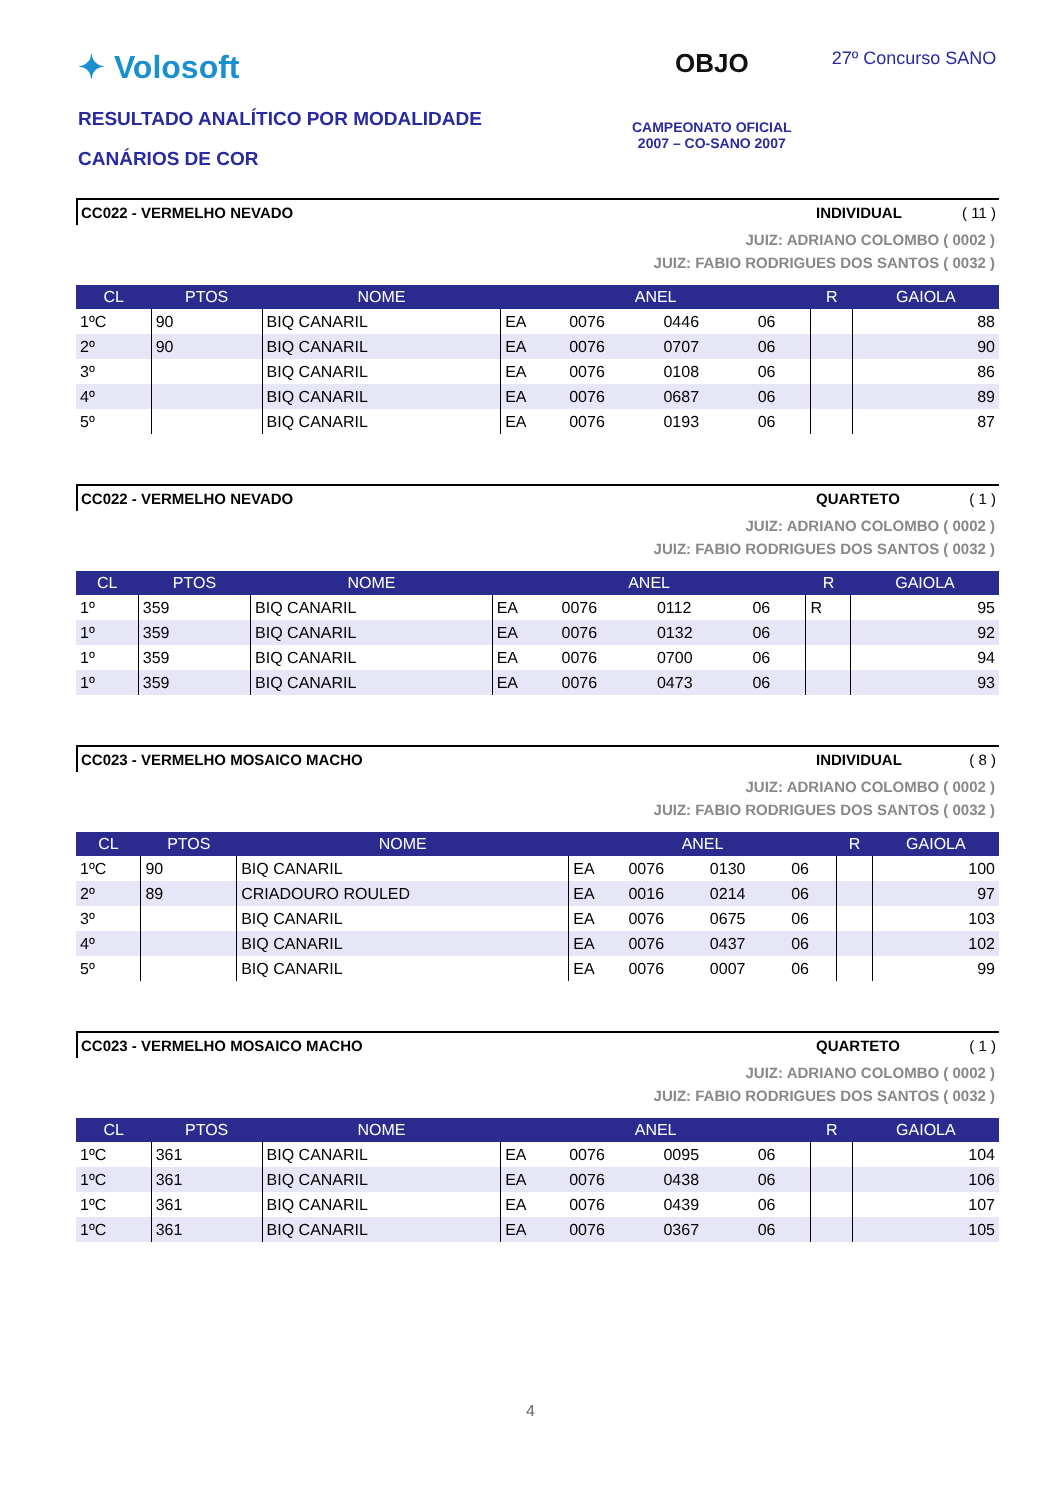✦ Volosoft
RESULTADO ANALÍTICO POR MODALIDADE
CANÁRIOS DE COR
OBJO
CAMPEONATO OFICIAL
2007 – CO-SANO 2007
27º Concurso SANO
CC022 - VERMELHO NEVADO INDIVIDUAL ( 11 )
JUIZ: ADRIANO COLOMBO ( 0002 )
JUIZ: FABIO RODRIGUES DOS SANTOS ( 0032 )
| CL | PTOS | NOME | ANEL | | | | R | GAIOLA |
| --- | --- | --- | --- | --- | --- | --- | --- | --- |
| 1ºC | 90 | BIQ CANARIL | EA | 0076 | 0446 | 06 | | 88 |
| 2º | 90 | BIQ CANARIL | EA | 0076 | 0707 | 06 | | 90 |
| 3º | | BIQ CANARIL | EA | 0076 | 0108 | 06 | | 86 |
| 4º | | BIQ CANARIL | EA | 0076 | 0687 | 06 | | 89 |
| 5º | | BIQ CANARIL | EA | 0076 | 0193 | 06 | | 87 |
CC022 - VERMELHO NEVADO QUARTETO ( 1 )
JUIZ: ADRIANO COLOMBO ( 0002 )
JUIZ: FABIO RODRIGUES DOS SANTOS ( 0032 )
| CL | PTOS | NOME | ANEL | | | | R | GAIOLA |
| --- | --- | --- | --- | --- | --- | --- | --- | --- |
| 1º | 359 | BIQ CANARIL | EA | 0076 | 0112 | 06 | R | 95 |
| 1º | 359 | BIQ CANARIL | EA | 0076 | 0132 | 06 | | 92 |
| 1º | 359 | BIQ CANARIL | EA | 0076 | 0700 | 06 | | 94 |
| 1º | 359 | BIQ CANARIL | EA | 0076 | 0473 | 06 | | 93 |
CC023 - VERMELHO MOSAICO MACHO INDIVIDUAL ( 8 )
JUIZ: ADRIANO COLOMBO ( 0002 )
JUIZ: FABIO RODRIGUES DOS SANTOS ( 0032 )
| CL | PTOS | NOME | ANEL | | | | R | GAIOLA |
| --- | --- | --- | --- | --- | --- | --- | --- | --- |
| 1ºC | 90 | BIQ CANARIL | EA | 0076 | 0130 | 06 | | 100 |
| 2º | 89 | CRIADOURO ROULED | EA | 0016 | 0214 | 06 | | 97 |
| 3º | | BIQ CANARIL | EA | 0076 | 0675 | 06 | | 103 |
| 4º | | BIQ CANARIL | EA | 0076 | 0437 | 06 | | 102 |
| 5º | | BIQ CANARIL | EA | 0076 | 0007 | 06 | | 99 |
CC023 - VERMELHO MOSAICO MACHO QUARTETO ( 1 )
JUIZ: ADRIANO COLOMBO ( 0002 )
JUIZ: FABIO RODRIGUES DOS SANTOS ( 0032 )
| CL | PTOS | NOME | ANEL | | | | R | GAIOLA |
| --- | --- | --- | --- | --- | --- | --- | --- | --- |
| 1ºC | 361 | BIQ CANARIL | EA | 0076 | 0095 | 06 | | 104 |
| 1ºC | 361 | BIQ CANARIL | EA | 0076 | 0438 | 06 | | 106 |
| 1ºC | 361 | BIQ CANARIL | EA | 0076 | 0439 | 06 | | 107 |
| 1ºC | 361 | BIQ CANARIL | EA | 0076 | 0367 | 06 | | 105 |
4